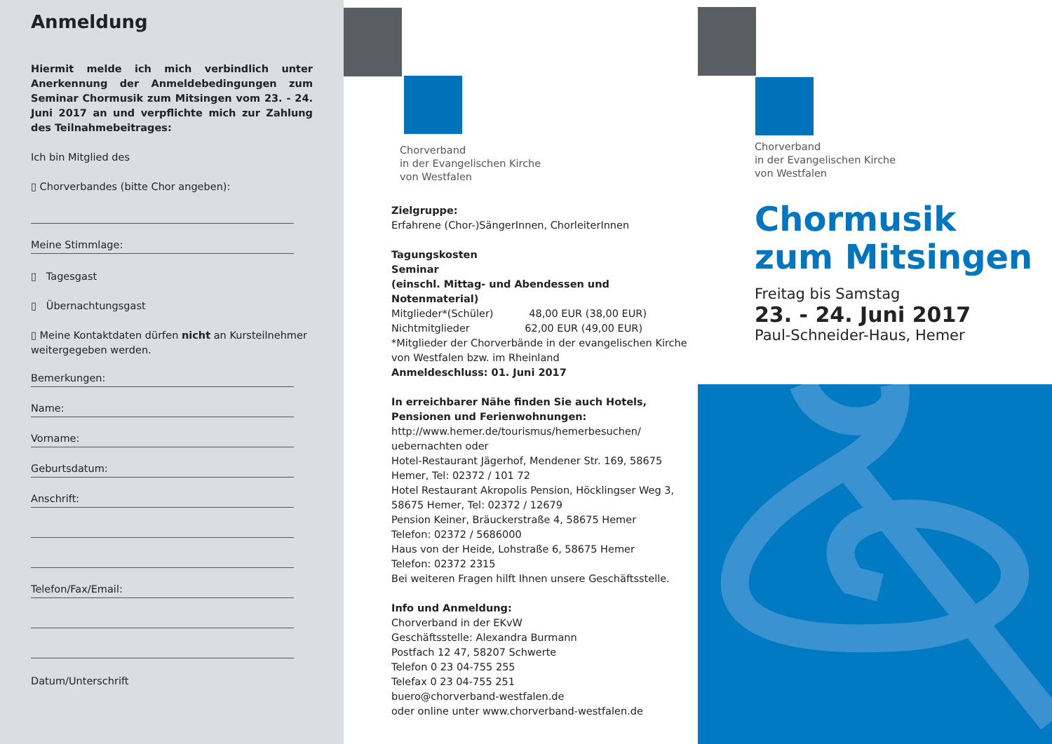Anmeldung
Hiermit melde ich mich verbindlich unter Anerkennung der Anmeldebedingungen zum Seminar Chormusik zum Mitsingen vom 23. - 24. Juni 2017 an und verpflichte mich zur Zahlung des Teilnahmebeitrages:
Ich bin Mitglied des
▯ Chorverbandes (bitte Chor angeben):
Meine Stimmlage:
▯ Tagesgast
▯ Übernachtungsgast
▯ Meine Kontaktdaten dürfen nicht an Kursteilnehmer weitergegeben werden.
Bemerkungen:
Name:
Vorname:
Geburtsdatum:
Anschrift:
Telefon/Fax/Email:
Datum/Unterschrift
Chorverband
in der Evangelischen Kirche
von Westfalen
Zielgruppe:
Erfahrene (Chor-)SängerInnen, ChorleiterInnen
Tagungskosten
Seminar
(einschl. Mittag- und Abendessen und Notenmaterial)
Mitglieder*(Schüler) 48,00 EUR (38,00 EUR)
Nichtmitglieder 62,00 EUR (49,00 EUR)
*Mitglieder der Chorverbände in der evangelischen Kirche von Westfalen bzw. im Rheinland
Anmeldeschluss: 01. Juni 2017
In erreichbarer Nähe finden Sie auch Hotels, Pensionen und Ferienwohnungen:
http://www.hemer.de/tourismus/hemerbesuchen/ uebernachten oder
Hotel-Restaurant Jägerhof, Mendener Str. 169, 58675 Hemer, Tel: 02372 / 101 72
Hotel Restaurant Akropolis Pension, Höcklingser Weg 3, 58675 Hemer, Tel: 02372 / 12679
Pension Keiner, Bräuckerstraße 4, 58675 Hemer
Telefon: 02372 / 5686000
Haus von der Heide, Lohstraße 6, 58675 Hemer
Telefon: 02372 2315
Bei weiteren Fragen hilft Ihnen unsere Geschäftsstelle.
Info und Anmeldung:
Chorverband in der EKvW
Geschäftsstelle: Alexandra Burmann
Postfach 12 47, 58207 Schwerte
Telefon 0 23 04-755 255
Telefax 0 23 04-755 251
buero@chorverband-westfalen.de
oder online unter www.chorverband-westfalen.de
Chorverband
in der Evangelischen Kirche
von Westfalen
Chormusik
zum Mitsingen
Freitag bis Samstag
23. - 24. Juni 2017
Paul-Schneider-Haus, Hemer